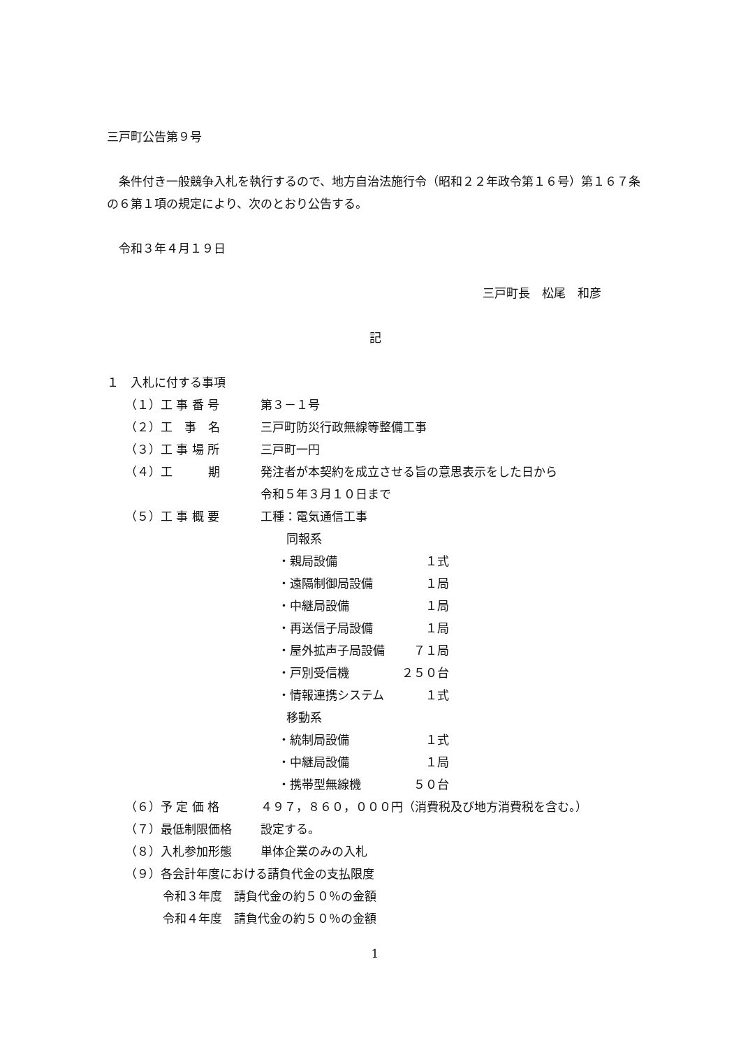三戸町公告第９号
　条件付き一般競争入札を執行するので、地方自治法施行令（昭和２２年政令第１６号）第１６７条の６第１項の規定により、次のとおり公告する。
　令和３年４月１９日
三戸町長　松尾　和彦
記
１　入札に付する事項
（１）工 事 番 号 第３－１号
（２）工　事　名 三戸町防災行政無線等整備工事
（３）工 事 場 所 三戸町一円
（４）工　　　期 発注者が本契約を成立させる旨の意思表示をした日から
令和５年３月１０日まで
（５）工 事 概 要 工種：電気通信工事
　同報系
・親局設備 １式
・遠隔制御局設備 １局
・中継局設備 １局
・再送信子局設備 １局
・屋外拡声子局設備 ７１局
・戸別受信機 ２５０台
・情報連携システム １式
　移動系
・統制局設備 １式
・中継局設備 １局
・携帯型無線機 ５０台
（６）予 定 価 格 ４９７，８６０，０００円（消費税及び地方消費税を含む。）
（７）最低制限価格 設定する。
（８）入札参加形態 単体企業のみの入札
（９）各会計年度における請負代金の支払限度
令和３年度　請負代金の約５０％の金額
令和４年度　請負代金の約５０％の金額
1